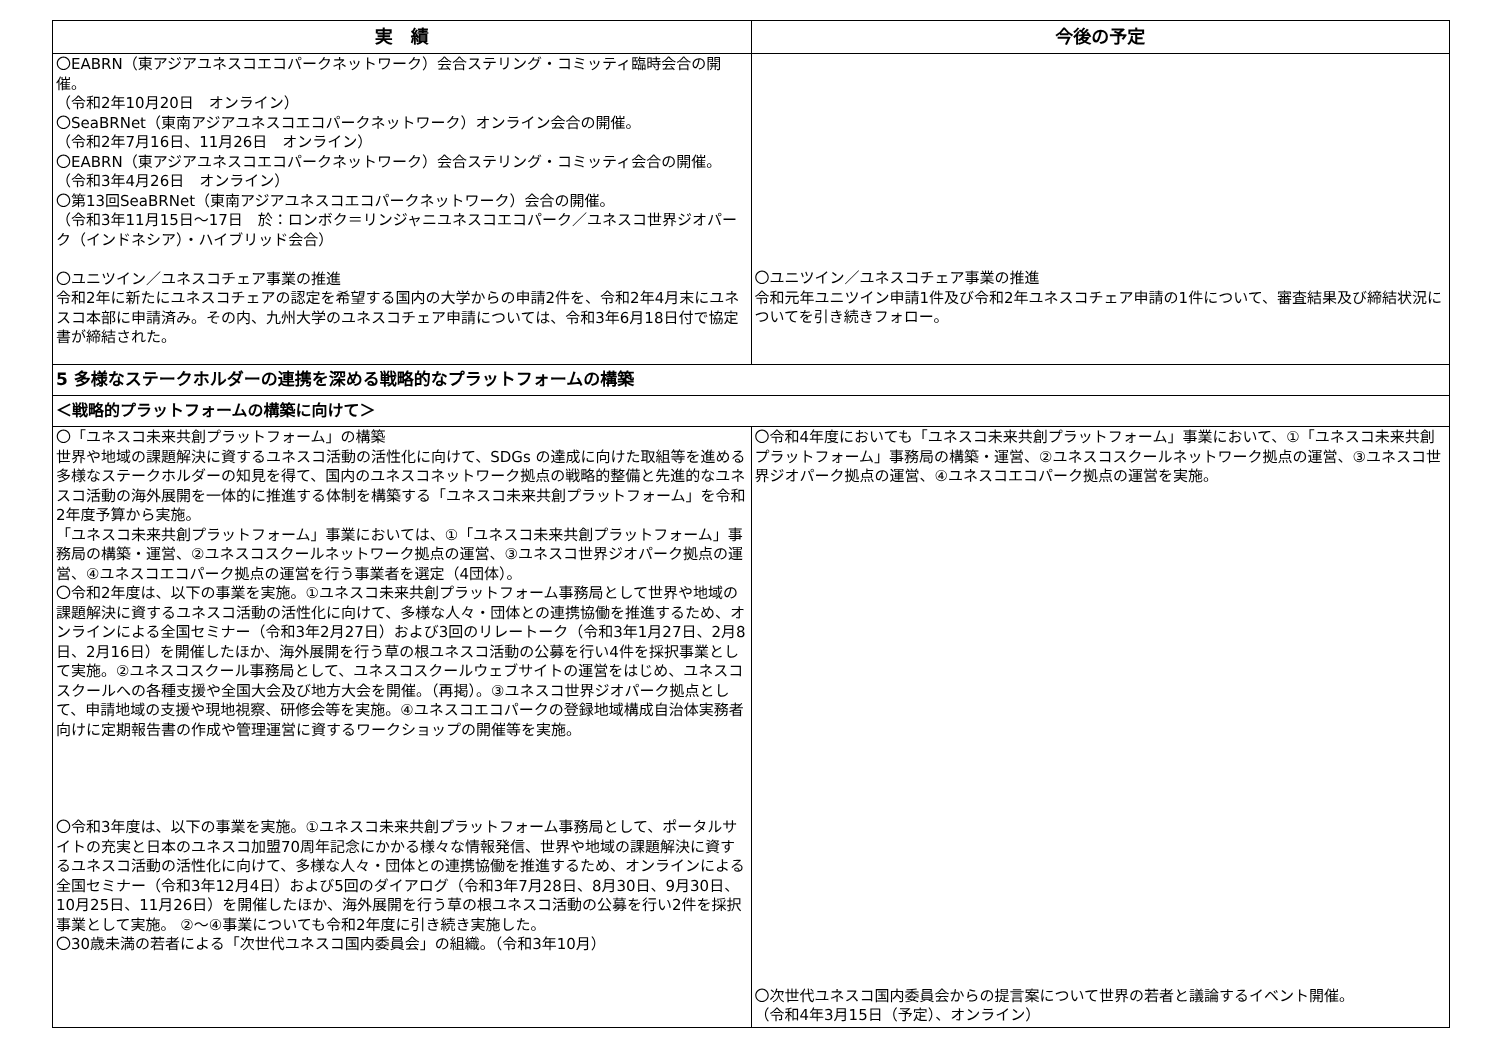| 実 績 | 今後の予定 |
| --- | --- |
| 〇EABRN（東アジアユネスコエコパークネットワーク）会合ステリング・コミッティ臨時会合の開催。 （令和2年10月20日 オンライン） 〇SeaBRNet（東南アジアユネスコエコパークネットワーク）オンライン会合の開催。 （令和2年7月16日、11月26日 オンライン） 〇EABRN（東アジアユネスコエコパークネットワーク）会合ステリング・コミッティ会合の開催。 （令和3年4月26日 オンライン） 〇第13回SeaBRNet（東南アジアユネスコエコパークネットワーク）会合の開催。 （令和3年11月15日～17日 於：ロンボク＝リンジャニユネスコエコパーク／ユネスコ世界ジオパーク（インドネシア）・ハイブリッド会合） 〇ユニツイン／ユネスコチェア事業の推進 令和2年に新たにユネスコチェアの認定を希望する国内の大学からの申請2件を、令和2年4月末にユネスコ本部に申請済み。その内、九州大学のユネスコチェア申請については、令和3年6月18日付で協定書が締結された。 | 〇ユニツイン／ユネスコチェア事業の推進 令和元年ユニツイン申請1件及び令和2年ユネスコチェア申請の1件について、審査結果及び締結状況についてを引き続きフォロー。 |
| 5 多様なステークホルダーの連携を深める戦略的なプラットフォームの構築 | |
| ＜戦略的プラットフォームの構築に向けて＞ | |
| 〇「ユネスコ未来共創プラットフォーム」の構築 世界や地域の課題解決に資するユネスコ活動の活性化に向けて、SDGs の達成に向けた取組等を進める多様なステークホルダーの知見を得て、国内のユネスコネットワーク拠点の戦略的整備と先進的なユネスコ活動の海外展開を一体的に推進する体制を構築する「ユネスコ未来共創プラットフォーム」を令和2年度予算から実施。 「ユネスコ未来共創プラットフォーム」事業においては、①「ユネスコ未来共創プラットフォーム」事務局の構築・運営、②ユネスコスクールネットワーク拠点の運営、③ユネスコ世界ジオパーク拠点の運営、④ユネスコエコパーク拠点の運営を行う事業者を選定（4団体）。 〇令和2年度は、以下の事業を実施。①ユネスコ未来共創プラットフォーム事務局として世界や地域の課題解決に資するユネスコ活動の活性化に向けて、多様な人々・団体との連携協働を推進するため、オンラインによる全国セミナー（令和3年2月27日）および3回のリレートーク（令和3年1月27日、2月8日、2月16日）を開催したほか、海外展開を行う草の根ユネスコ活動の公募を行い4件を採択事業として実施。②ユネスコスクール事務局として、ユネスコスクールウェブサイトの運営をはじめ、ユネスコスクールへの各種支援や全国大会及び地方大会を開催。（再掲）。③ユネスコ世界ジオパーク拠点として、申請地域の支援や現地視察、研修会等を実施。④ユネスコエコパークの登録地域構成自治体実務者向けに定期報告書の作成や管理運営に資するワークショップの開催等を実施。 〇令和3年度は、以下の事業を実施。①ユネスコ未来共創プラットフォーム事務局として、ポータルサイトの充実と日本のユネスコ加盟70周年記念にかかる様々な情報発信、世界や地域の課題解決に資するユネスコ活動の活性化に向けて、多様な人々・団体との連携協働を推進するため、オンラインによる全国セミナー（令和3年12月4日）および5回のダイアログ（令和3年7月28日、8月30日、9月30日、10月25日、11月26日）を開催したほか、海外展開を行う草の根ユネスコ活動の公募を行い2件を採択事業として実施。 ②～④事業についても令和2年度に引き続き実施した。 〇30歳未満の若者による「次世代ユネスコ国内委員会」の組織。（令和3年10月） | 〇令和4年度においても「ユネスコ未来共創プラットフォーム」事業において、①「ユネスコ未来共創プラットフォーム」事務局の構築・運営、②ユネスコスクールネットワーク拠点の運営、③ユネスコ世界ジオパーク拠点の運営、④ユネスコエコパーク拠点の運営を実施。 〇次世代ユネスコ国内委員会からの提言案について世界の若者と議論するイベント開催。 （令和4年3月15日（予定）、オンライン） |